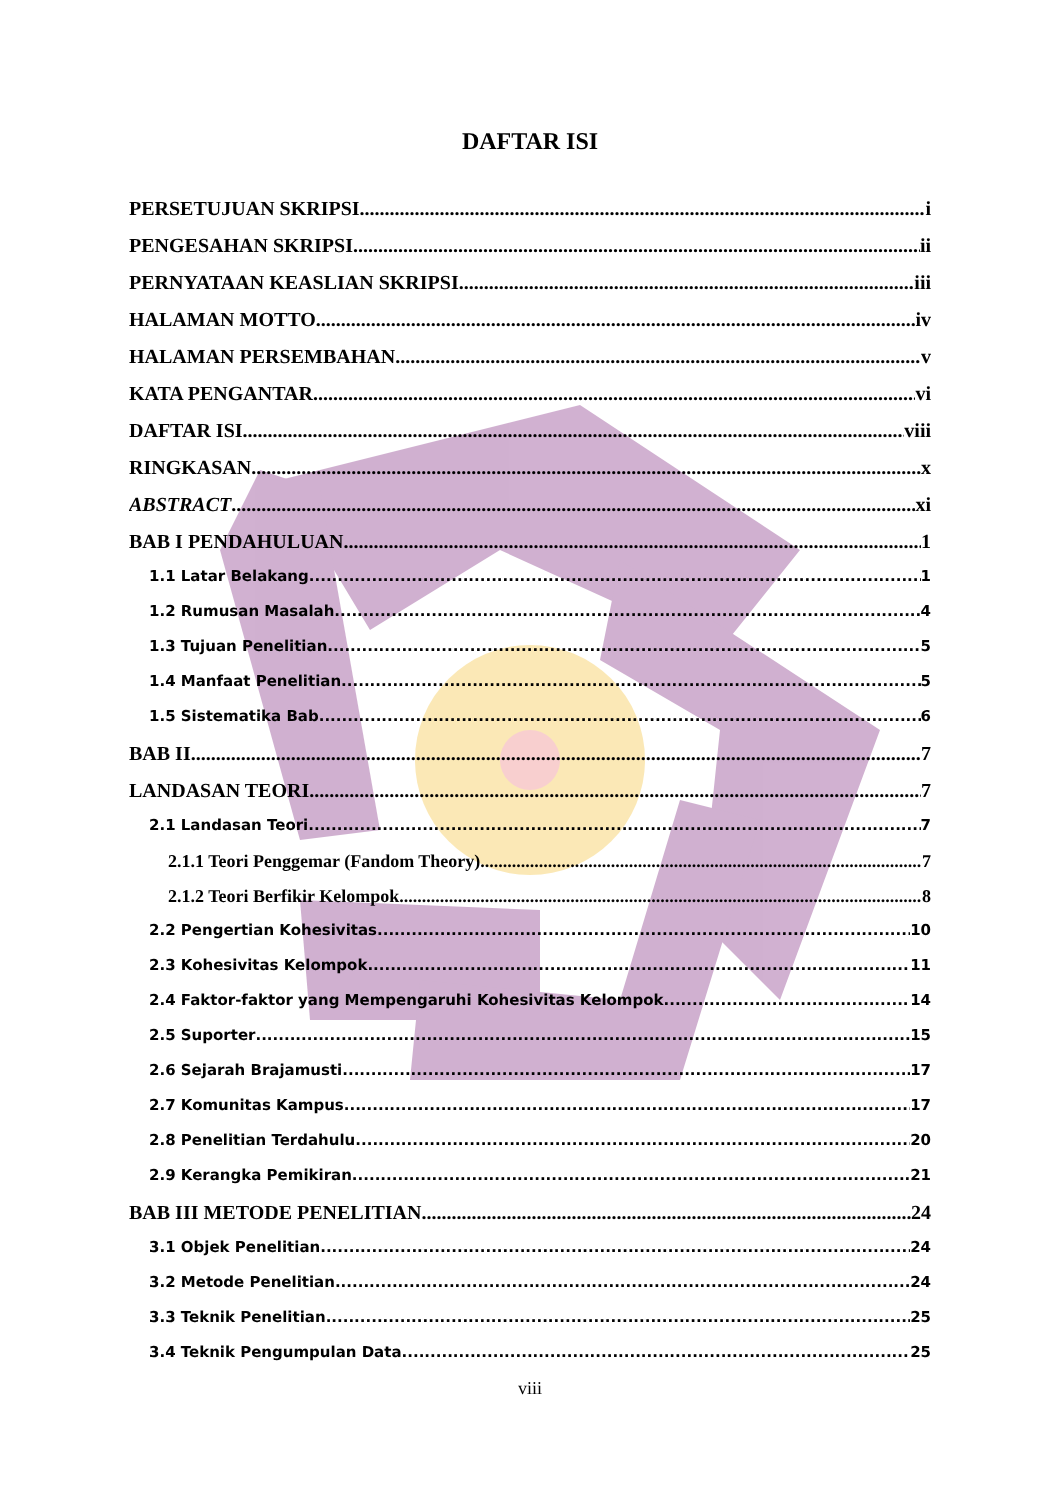DAFTAR ISI
PERSETUJUAN SKRIPSI i
PENGESAHAN SKRIPSI ii
PERNYATAAN KEASLIAN SKRIPSI iii
HALAMAN MOTTO iv
HALAMAN PERSEMBAHAN v
KATA PENGANTAR vi
DAFTAR ISI viii
RINGKASAN x
ABSTRACT xi
BAB I PENDAHULUAN 1
1.1 Latar Belakang 1
1.2 Rumusan Masalah 4
1.3 Tujuan Penelitian 5
1.4 Manfaat Penelitian 5
1.5 Sistematika Bab 6
BAB II 7
LANDASAN TEORI 7
2.1 Landasan Teori 7
2.1.1 Teori Penggemar (Fandom Theory) 7
2.1.2 Teori Berfikir Kelompok 8
2.2 Pengertian Kohesivitas 10
2.3 Kohesivitas Kelompok 11
2.4 Faktor-faktor yang Mempengaruhi Kohesivitas Kelompok 14
2.5 Suporter 15
2.6 Sejarah Brajamusti 17
2.7 Komunitas Kampus 17
2.8 Penelitian Terdahulu 20
2.9 Kerangka Pemikiran 21
BAB III METODE PENELITIAN 24
3.1 Objek Penelitian 24
3.2 Metode Penelitian 24
3.3 Teknik Penelitian 25
3.4 Teknik Pengumpulan Data 25
viii